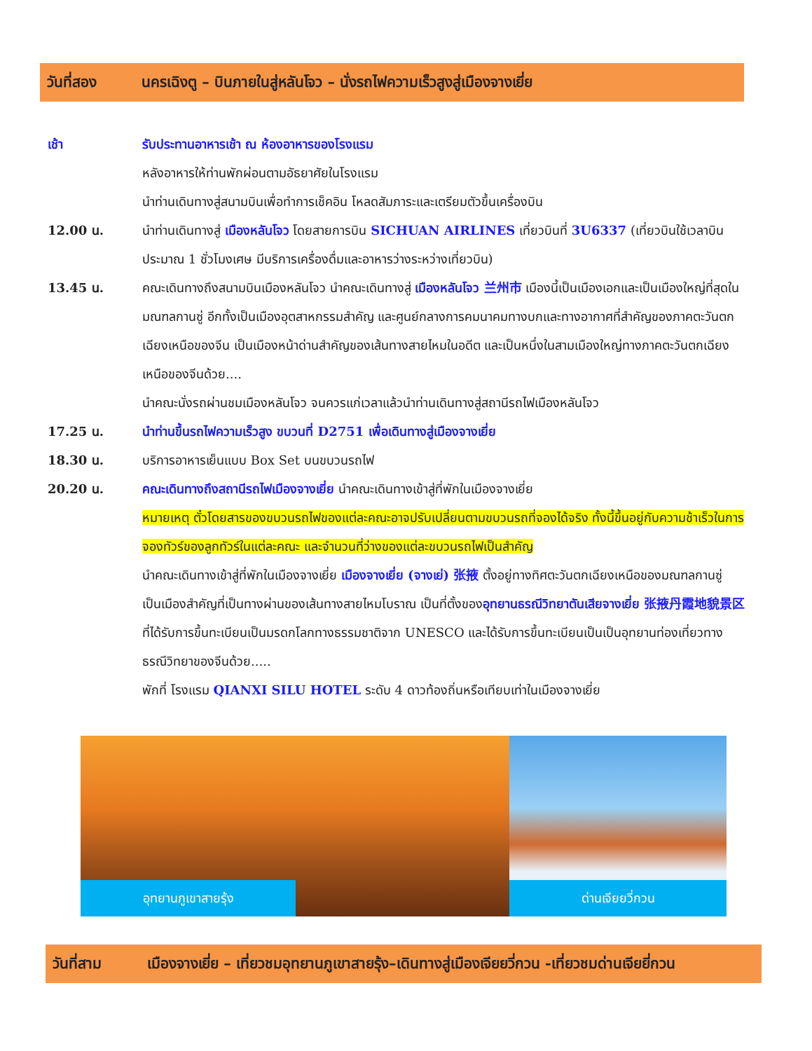วันที่สอง นครเฉิงตู – บินภายในสู่หลันโจว – นั่งรถไฟความเร็วสูงสู่เมืองจางเยี่ย
เช้า รับประทานอาหารเช้า ณ ห้องอาหารของโรงแรม
หลังอาหารให้ท่านพักผ่อนตามอัธยาศัยในโรงแรม
นำท่านเดินทางสู่สนามบินเพื่อทำการเช็คอิน โหลดสัมภาระและเตรียมตัวขึ้นเครื่องบิน
12.00 น. นำท่านเดินทางสู่ เมืองหลันโจว โดยสายการบิน SICHUAN AIRLINES เที่ยวบินที่ 3U6337 (เที่ยวบินใช้เวลาบินประมาณ 1 ชั่วโมงเศษ มีบริการเครื่องดื่มและอาหารว่างระหว่างเที่ยวบิน)
13.45 น. คณะเดินทางถึงสนามบินเมืองหลันโจว นำคณะเดินทางสู่ เมืองหลันโจว 兰州市 เมืองนี้เป็นเมืองเอกและเป็นเมืองใหญ่ที่สุดในมณฑลกานซู่ อีกทั้งเป็นเมืองอุตสาหกรรมสำคัญ และศูนย์กลางการคมนาคมทางบกและทางอากาศที่สำคัญของภาคตะวันตกเฉียงเหนือของจีน เป็นเมืองหน้าด่านสำคัญของเส้นทางสายไหมในอดีต และเป็นหนึ่งในสามเมืองใหญ่ทางภาคตะวันตกเฉียงเหนือของจีนด้วย....
นำคณะนั่งรถผ่านชมเมืองหลันโจว จนควรแก่เวลาแล้วนำท่านเดินทางสู่สถานีรถไฟเมืองหลันโจว
17.25 น. นำท่านขึ้นรถไฟความเร็วสูง ขบวนที่ D2751 เพื่อเดินทางสู่เมืองจางเยี่ย
18.30 น. บริการอาหารเย็นแบบ Box Set บนขบวนรถไฟ
20.20 น. คณะเดินทางถึงสถานีรถไฟเมืองจางเยี่ย นำคณะเดินทางเข้าสู่ที่พักในเมืองจางเยี่ย
หมายเหตุ ตั๋วโดยสารของขบวนรถไฟของแต่ละคณะอาจปรับเปลี่ยนตามขบวนรถที่จองได้จริง ทั้งนี้ขึ้นอยู่กับความช้าเร็วในการจองทัวร์ของลูกทัวร์ในแต่ละคณะ และจำนวนที่ว่างของแต่ละขบวนรถไฟเป็นสำคัญ
นำคณะเดินทางเข้าสู่ที่พักในเมืองจางเยี่ย เมืองจางเยี่ย (จางเย่) 张掖 ตั้งอยู่ทางทิศตะวันตกเฉียงเหนือของมณฑลกานซู่ เป็นเมืองสำคัญที่เป็นทางผ่านของเส้นทางสายไหมโบราณ เป็นที่ตั้งของอุทยานธรณีวิทยาตันเสียจางเยี่ย 张掖丹霞地貌景区 ที่ได้รับการขึ้นทะเบียนเป็นมรดกโลกทางธรรมชาติจาก UNESCO และได้รับการขึ้นทะเบียนเป็นเป็นอุทยานท่องเที่ยวทางธรณีวิทยาของจีนด้วย.....
พักที่ โรงแรม QIANXI SILU HOTEL ระดับ 4 ดาวท้องถิ่นหรือเทียบเท่าในเมืองจางเยี่ย
อุทยานภูเขาสายรุ้ง
ด่านเจียยวี่กวน
วันที่สาม เมืองจางเยี่ย – เที่ยวชมอุทยานภูเขาสายรุ้ง–เดินทางสู่เมืองเจียยวี่กวน -เที่ยวชมด่านเจียยี่กวน